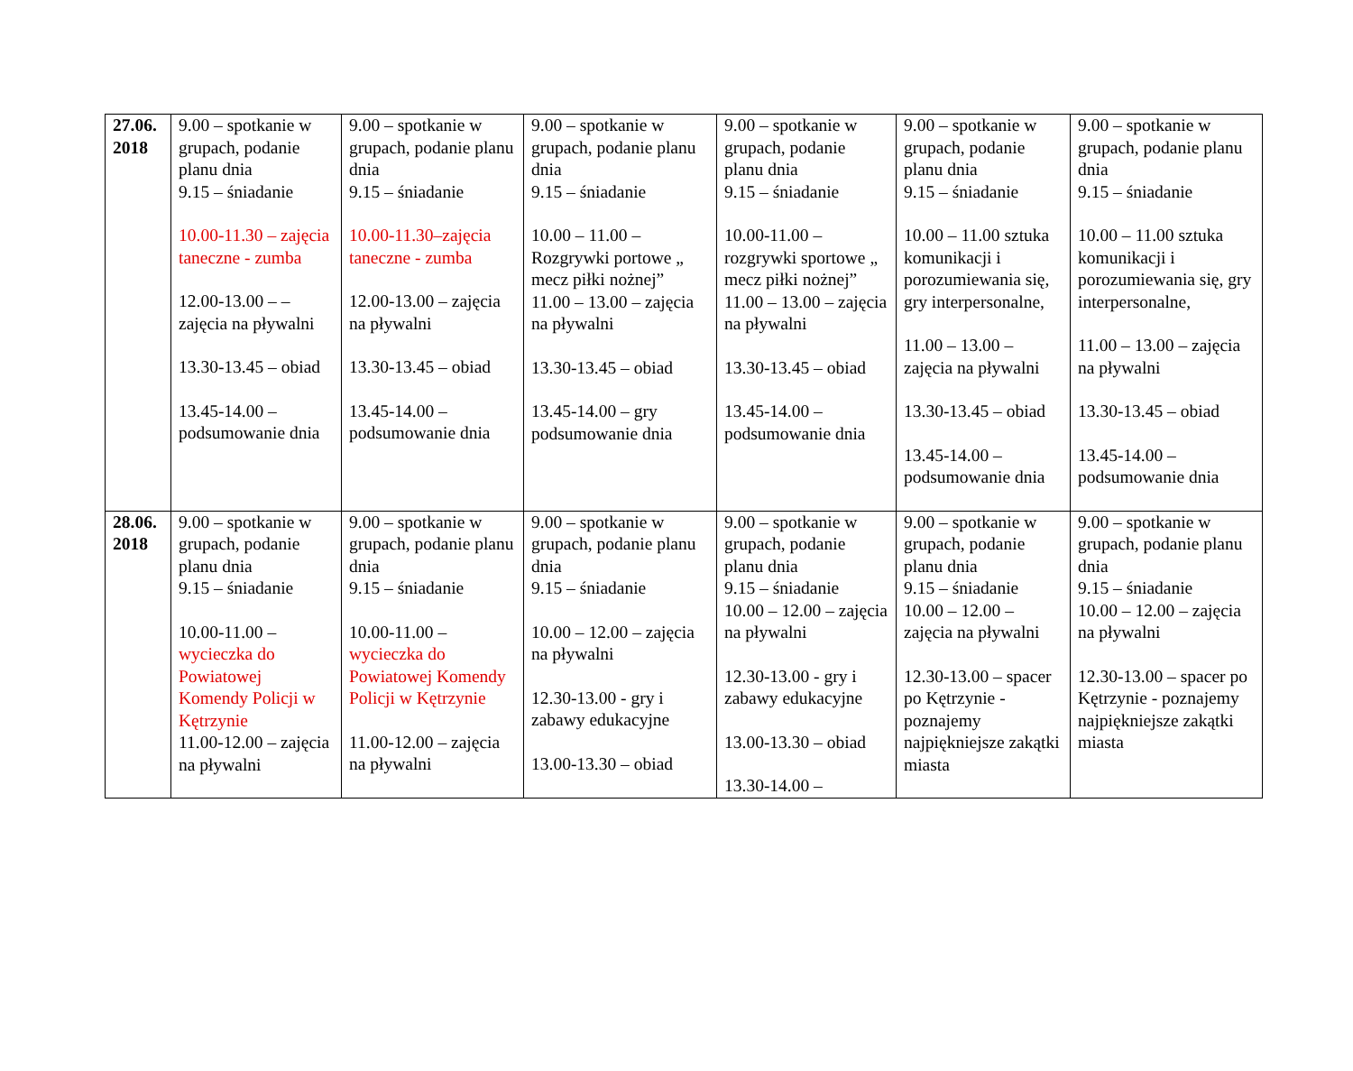| 27.06. 2018 | 9.00 – spotkanie w grupach, podanie planu dnia 9.15 – śniadanie 10.00-11.30 – zajęcia taneczne - zumba 12.00-13.00 – – zajęcia na pływalni 13.30-13.45 – obiad 13.45-14.00 – podsumowanie dnia | 9.00 – spotkanie w grupach, podanie planu dnia 9.15 – śniadanie 10.00-11.30–zajęcia taneczne - zumba 12.00-13.00 – zajęcia na pływalni 13.30-13.45 – obiad 13.45-14.00 – podsumowanie dnia | 9.00 – spotkanie w grupach, podanie planu dnia 9.15 – śniadanie 10.00 – 11.00 – Rozgrywki portowe „ mecz piłki nożnej” 11.00 – 13.00 – zajęcia na pływalni 13.30-13.45 – obiad 13.45-14.00 – gry podsumowanie dnia | 9.00 – spotkanie w grupach, podanie planu dnia 9.15 – śniadanie 10.00-11.00 – rozgrywki sportowe „ mecz piłki nożnej” 11.00 – 13.00 – zajęcia na pływalni 13.30-13.45 – obiad 13.45-14.00 – podsumowanie dnia | 9.00 – spotkanie w grupach, podanie planu dnia 9.15 – śniadanie 10.00 – 11.00 sztuka komunikacji i porozumiewania się, gry interpersonalne, 11.00 – 13.00 – zajęcia na pływalni 13.30-13.45 – obiad 13.45-14.00 – podsumowanie dnia | 9.00 – spotkanie w grupach, podanie planu dnia 9.15 – śniadanie 10.00 – 11.00 sztuka komunikacji i porozumiewania się, gry interpersonalne, 11.00 – 13.00 – zajęcia na pływalni 13.30-13.45 – obiad 13.45-14.00 – podsumowanie dnia |
| 28.06. 2018 | 9.00 – spotkanie w grupach, podanie planu dnia 9.15 – śniadanie 10.00-11.00 – wycieczka do Powiatowej Komendy Policji w Kętrzynie 11.00-12.00 – zajęcia na pływalni | 9.00 – spotkanie w grupach, podanie planu dnia 9.15 – śniadanie 10.00-11.00 – wycieczka do Powiatowej Komendy Policji w Kętrzynie 11.00-12.00 – zajęcia na pływalni | 9.00 – spotkanie w grupach, podanie planu dnia 9.15 – śniadanie 10.00 – 12.00 – zajęcia na pływalni 12.30-13.00 - gry i zabawy edukacyjne 13.00-13.30 – obiad | 9.00 – spotkanie w grupach, podanie planu dnia 9.15 – śniadanie 10.00 – 12.00 – zajęcia na pływalni 12.30-13.00 - gry i zabawy edukacyjne 13.00-13.30 – obiad 13.30-14.00 – | 9.00 – spotkanie w grupach, podanie planu dnia 9.15 – śniadanie 10.00 – 12.00 – zajęcia na pływalni 12.30-13.00 – spacer po Kętrzynie - poznajemy najpiękniejsze zakątki miasta | 9.00 – spotkanie w grupach, podanie planu dnia 9.15 – śniadanie 10.00 – 12.00 – zajęcia na pływalni 12.30-13.00 – spacer po Kętrzynie - poznajemy najpiękniejsze zakątki miasta |